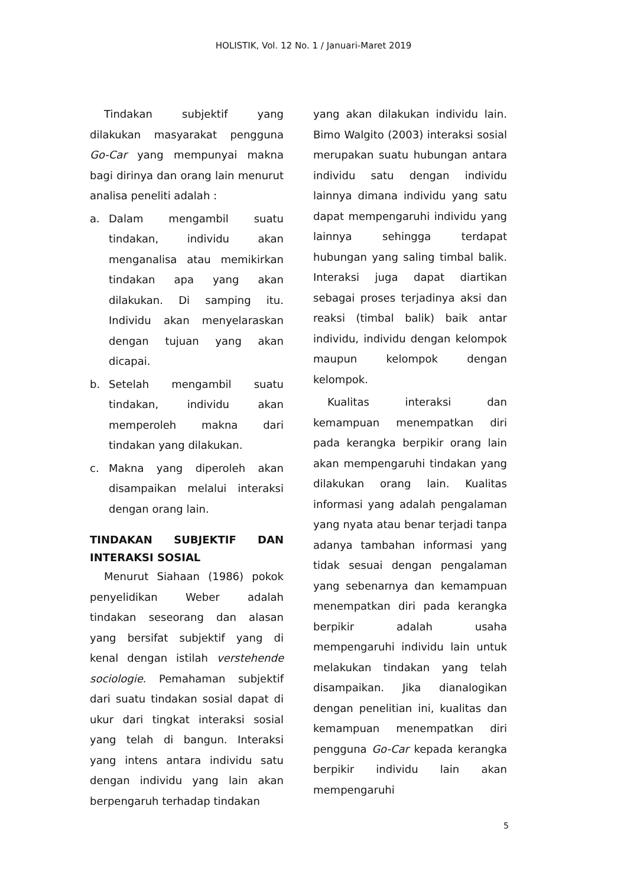HOLISTIK, Vol. 12 No. 1 / Januari-Maret 2019
Tindakan subjektif yang dilakukan masyarakat pengguna Go-Car yang mempunyai makna bagi dirinya dan orang lain menurut analisa peneliti adalah :
a. Dalam mengambil suatu tindakan, individu akan menganalisa atau memikirkan tindakan apa yang akan dilakukan. Di samping itu. Individu akan menyelaraskan dengan tujuan yang akan dicapai.
b. Setelah mengambil suatu tindakan, individu akan memperoleh makna dari tindakan yang dilakukan.
c. Makna yang diperoleh akan disampaikan melalui interaksi dengan orang lain.
TINDAKAN SUBJEKTIF DAN INTERAKSI SOSIAL
Menurut Siahaan (1986) pokok penyelidikan Weber adalah tindakan seseorang dan alasan yang bersifat subjektif yang di kenal dengan istilah verstehende sociologie. Pemahaman subjektif dari suatu tindakan sosial dapat di ukur dari tingkat interaksi sosial yang telah di bangun. Interaksi yang intens antara individu satu dengan individu yang lain akan berpengaruh terhadap tindakan
yang akan dilakukan individu lain. Bimo Walgito (2003) interaksi sosial merupakan suatu hubungan antara individu satu dengan individu lainnya dimana individu yang satu dapat mempengaruhi individu yang lainnya sehingga terdapat hubungan yang saling timbal balik. Interaksi juga dapat diartikan sebagai proses terjadinya aksi dan reaksi (timbal balik) baik antar individu, individu dengan kelompok maupun kelompok dengan kelompok.
Kualitas interaksi dan kemampuan menempatkan diri pada kerangka berpikir orang lain akan mempengaruhi tindakan yang dilakukan orang lain. Kualitas informasi yang adalah pengalaman yang nyata atau benar terjadi tanpa adanya tambahan informasi yang tidak sesuai dengan pengalaman yang sebenarnya dan kemampuan menempatkan diri pada kerangka berpikir adalah usaha mempengaruhi individu lain untuk melakukan tindakan yang telah disampaikan. Jika dianalogikan dengan penelitian ini, kualitas dan kemampuan menempatkan diri pengguna Go-Car kepada kerangka berpikir individu lain akan mempengaruhi
5